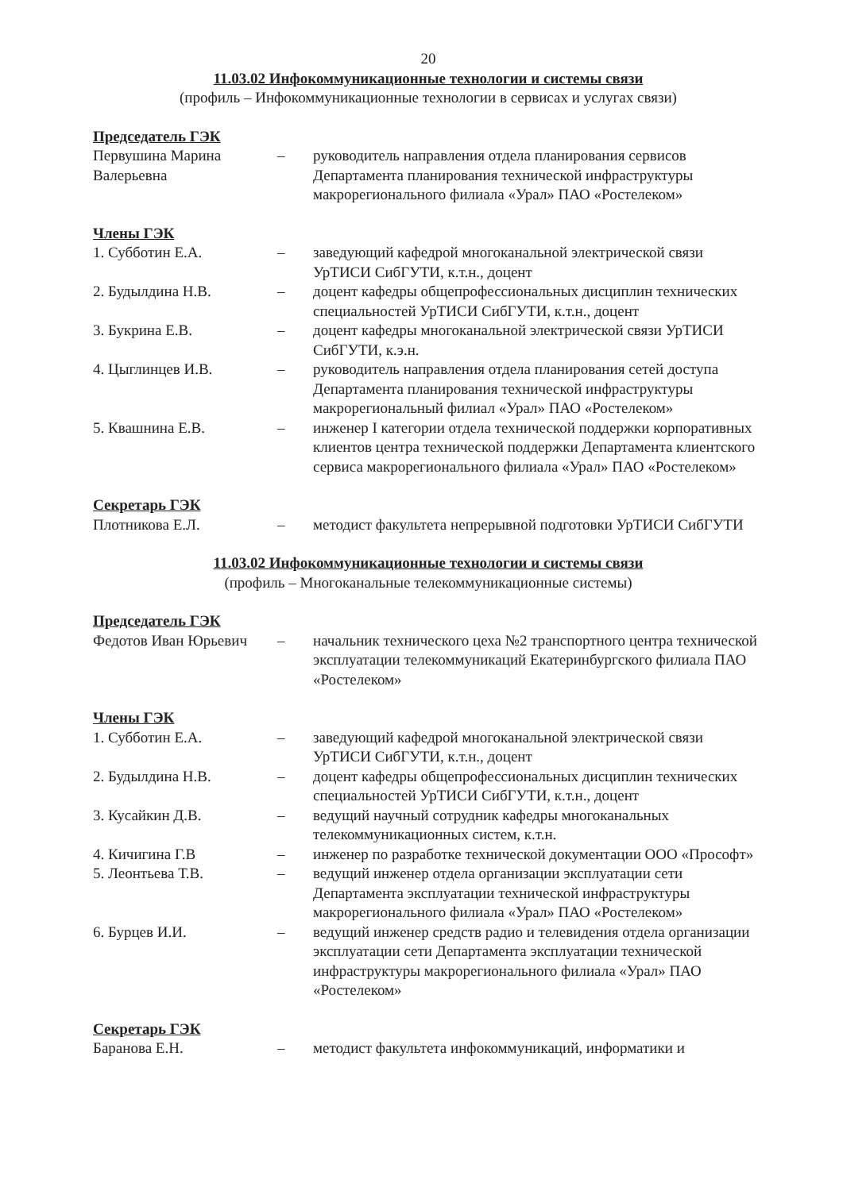20
11.03.02 Инфокоммуникационные технологии и системы связи
(профиль – Инфокоммуникационные технологии в сервисах и услугах связи)
Председатель ГЭК
Первушина Марина Валерьевна
– руководитель направления отдела планирования сервисов Департамента планирования технической инфраструктуры макрорегионального филиала «Урал» ПАО «Ростелеком»
Члены ГЭК
1. Субботин Е.А. – заведующий кафедрой многоканальной электрической связи УрТИСИ СибГУТИ, к.т.н., доцент
2. Будылдина Н.В. – доцент кафедры общепрофессиональных дисциплин технических специальностей УрТИСИ СибГУТИ, к.т.н., доцент
3. Букрина Е.В. – доцент кафедры многоканальной электрической связи УрТИСИ СибГУТИ, к.э.н.
4. Цыглинцев И.В. – руководитель направления отдела планирования сетей доступа Департамента планирования технической инфраструктуры макрорегиональный филиал «Урал» ПАО «Ростелеком»
5. Квашнина Е.В. – инженер I категории отдела технической поддержки корпоративных клиентов центра технической поддержки Департамента клиентского сервиса макрорегионального филиала «Урал» ПАО «Ростелеком»
Секретарь ГЭК
Плотникова Е.Л. – методист факультета непрерывной подготовки УрТИСИ СибГУТИ
11.03.02 Инфокоммуникационные технологии и системы связи
(профиль – Многоканальные телекоммуникационные системы)
Председатель ГЭК
Федотов Иван Юрьевич – начальник технического цеха №2 транспортного центра технической эксплуатации телекоммуникаций Екатеринбургского филиала ПАО «Ростелеком»
Члены ГЭК
1. Субботин Е.А. – заведующий кафедрой многоканальной электрической связи УрТИСИ СибГУТИ, к.т.н., доцент
2. Будылдина Н.В. – доцент кафедры общепрофессиональных дисциплин технических специальностей УрТИСИ СибГУТИ, к.т.н., доцент
3. Кусайкин Д.В. – ведущий научный сотрудник кафедры многоканальных телекоммуникационных систем, к.т.н.
4. Кичигина Г.В – инженер по разработке технической документации ООО «Прософт»
5. Леонтьева Т.В. – ведущий инженер отдела организации эксплуатации сети Департамента эксплуатации технической инфраструктуры макрорегионального филиала «Урал» ПАО «Ростелеком»
6. Бурцев И.И. – ведущий инженер средств радио и телевидения отдела организации эксплуатации сети Департамента эксплуатации технической инфраструктуры макрорегионального филиала «Урал» ПАО «Ростелеком»
Секретарь ГЭК
Баранова Е.Н. – методист факультета инфокоммуникаций, информатики и